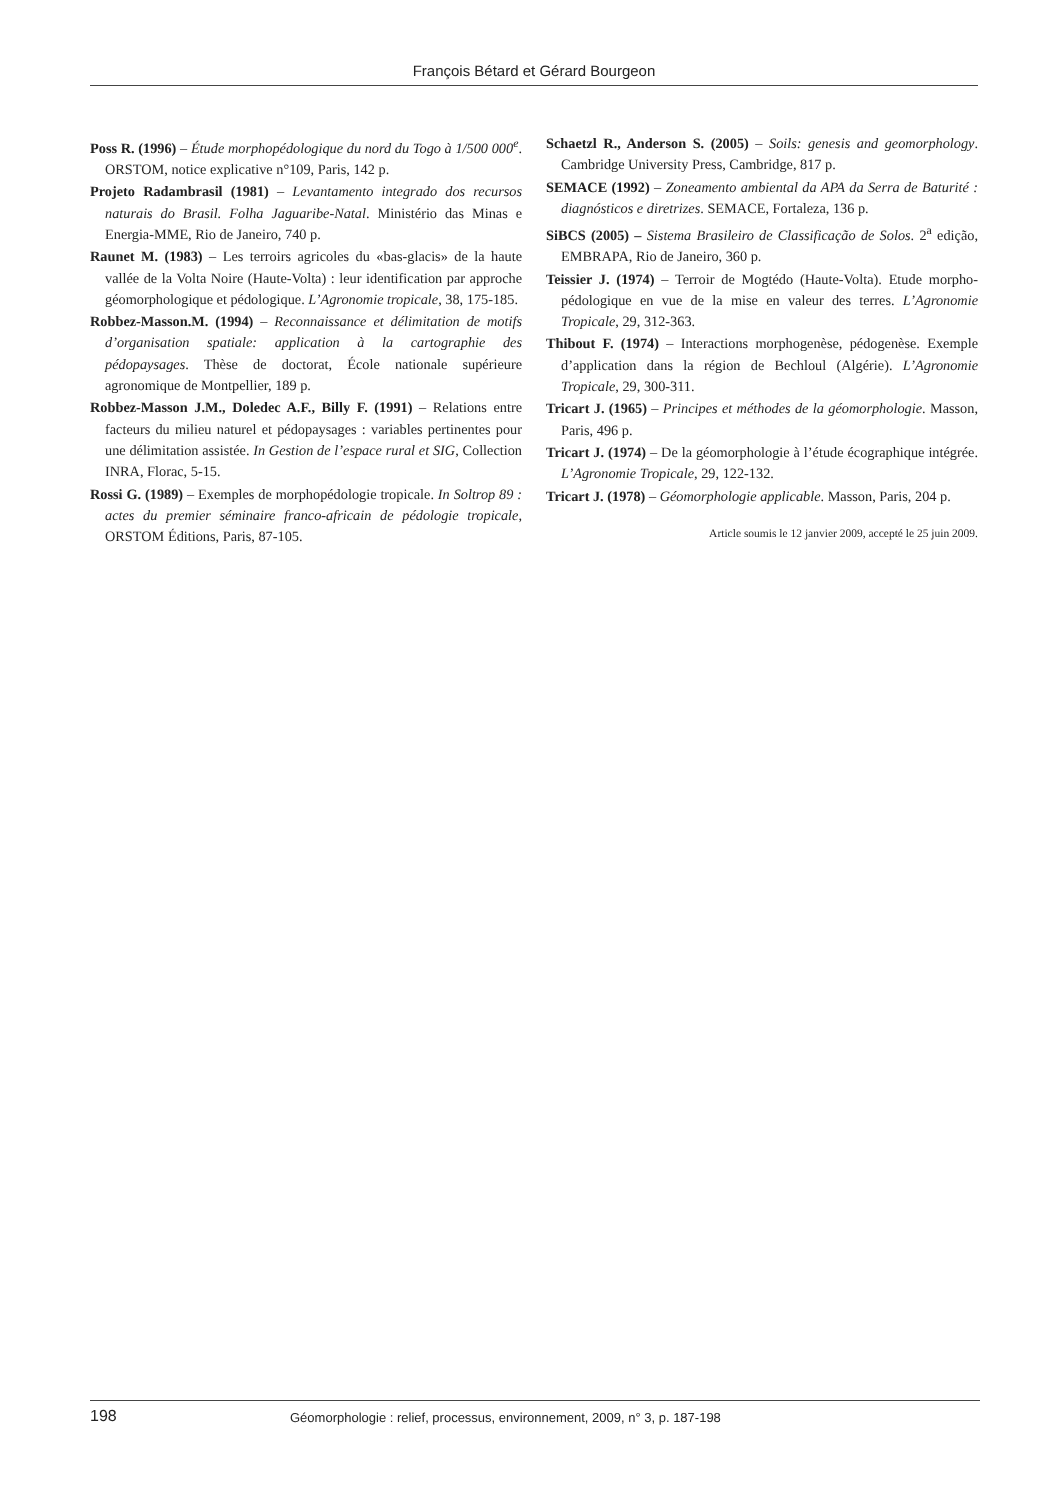François Bétard et Gérard Bourgeon
Poss R. (1996) – Étude morphopédologique du nord du Togo à 1/500 000<sup>e</sup>. ORSTOM, notice explicative n°109, Paris, 142 p.
Projeto Radambrasil (1981) – Levantamento integrado dos recursos naturais do Brasil. Folha Jaguaribe-Natal. Ministério das Minas e Energia-MME, Rio de Janeiro, 740 p.
Raunet M. (1983) – Les terroirs agricoles du «bas-glacis» de la haute vallée de la Volta Noire (Haute-Volta) : leur identification par approche géomorphologique et pédologique. L’Agronomie tropicale, 38, 175-185.
Robbez-Masson.M. (1994) – Reconnaissance et délimitation de motifs d’organisation spatiale: application à la cartographie des pédopaysages. Thèse de doctorat, École nationale supérieure agronomique de Montpellier, 189 p.
Robbez-Masson J.M., Doledec A.F., Billy F. (1991) – Relations entre facteurs du milieu naturel et pédopaysages : variables pertinentes pour une délimitation assistée. In Gestion de l’espace rural et SIG, Collection INRA, Florac, 5-15.
Rossi G. (1989) – Exemples de morphopédologie tropicale. In Soltrop 89 : actes du premier séminaire franco-africain de pédologie tropicale, ORSTOM Éditions, Paris, 87-105.
Schaetzl R., Anderson S. (2005) – Soils: genesis and geomorphology. Cambridge University Press, Cambridge, 817 p.
SEMACE (1992) – Zoneamento ambiental da APA da Serra de Baturité : diagnósticos e diretrizes. SEMACE, Fortaleza, 136 p.
SiBCS (2005) – Sistema Brasileiro de Classificação de Solos. 2<sup>a</sup> edição, EMBRAPA, Rio de Janeiro, 360 p.
Teissier J. (1974) – Terroir de Mogtédo (Haute-Volta). Etude morpho-pédologique en vue de la mise en valeur des terres. L’Agronomie Tropicale, 29, 312-363.
Thibout F. (1974) – Interactions morphogenèse, pédogenèse. Exemple d’application dans la région de Bechloul (Algérie). L’Agronomie Tropicale, 29, 300-311.
Tricart J. (1965) – Principes et méthodes de la géomorphologie. Masson, Paris, 496 p.
Tricart J. (1974) – De la géomorphologie à l’étude écographique intégrée. L’Agronomie Tropicale, 29, 122-132.
Tricart J. (1978) – Géomorphologie applicable. Masson, Paris, 204 p.
Article soumis le 12 janvier 2009, accepté le 25 juin 2009.
198 Géomorphologie : relief, processus, environnement, 2009, n° 3, p. 187-198